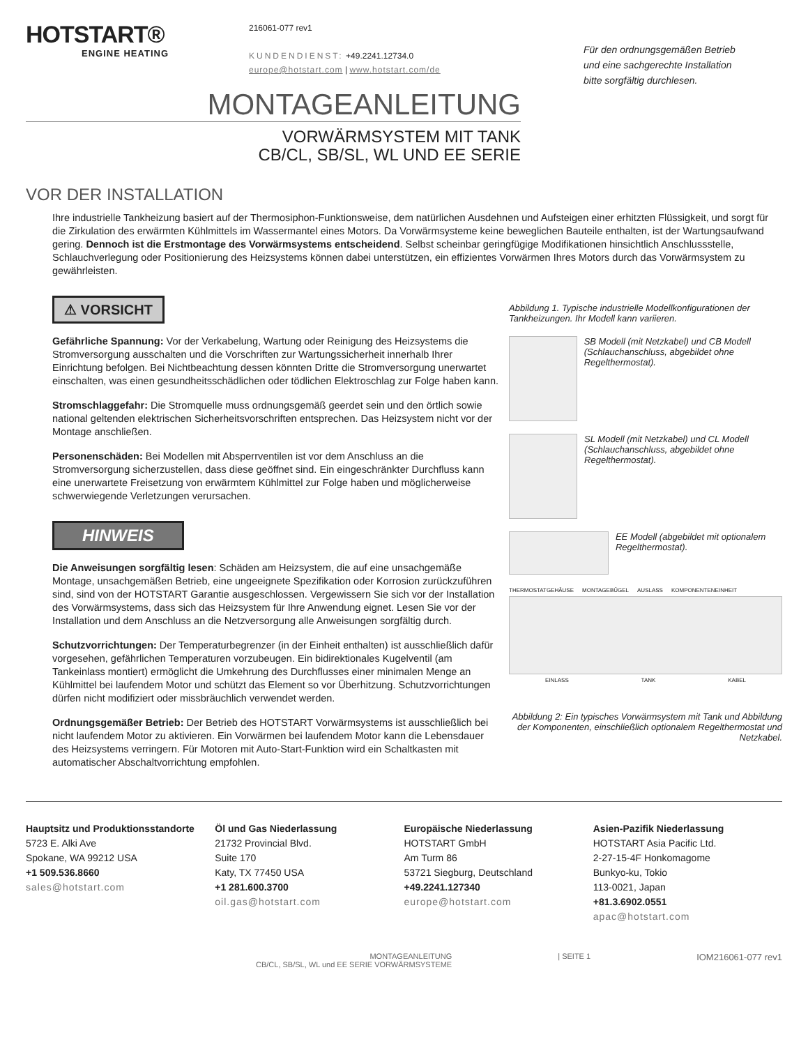HOTSTART®
ENGINE HEATING
216061-077 rev1
KUNDENDIENST: +49.2241.12734.0
europe@hotstart.com | www.hotstart.com/de
Für den ordnungsgemäßen Betrieb
und eine sachgerechte Installation
bitte sorgfältig durchlesen.
MONTAGEANLEITUNG
VORWÄRMSYSTEM MIT TANK
CB/CL, SB/SL, WL UND EE SERIE
VOR DER INSTALLATION
Ihre industrielle Tankheizung basiert auf der Thermosiphon-Funktionsweise, dem natürlichen Ausdehnen und Aufsteigen einer erhitzten Flüssigkeit, und sorgt für die Zirkulation des erwärmten Kühlmittels im Wassermantel eines Motors. Da Vorwärmsysteme keine beweglichen Bauteile enthalten, ist der Wartungsaufwand gering. Dennoch ist die Erstmontage des Vorwärmsystems entscheidend. Selbst scheinbar geringfügige Modifikationen hinsichtlich Anschlussstelle, Schlauchverlegung oder Positionierung des Heizsystems können dabei unterstützen, ein effizientes Vorwärmen Ihres Motors durch das Vorwärmsystem zu gewährleisten.
⚠ VORSICHT
Gefährliche Spannung: Vor der Verkabelung, Wartung oder Reinigung des Heizsystems die Stromversorgung ausschalten und die Vorschriften zur Wartungssicherheit innerhalb Ihrer Einrichtung befolgen. Bei Nichtbeachtung dessen könnten Dritte die Stromversorgung unerwartet einschalten, was einen gesundheitsschädlichen oder tödlichen Elektroschlag zur Folge haben kann.
Stromschlaggefahr: Die Stromquelle muss ordnungsgemäß geerdet sein und den örtlich sowie national geltenden elektrischen Sicherheitsvorschriften entsprechen. Das Heizsystem nicht vor der Montage anschließen.
Personenschäden: Bei Modellen mit Absperrventilen ist vor dem Anschluss an die Stromversorgung sicherzustellen, dass diese geöffnet sind. Ein eingeschränkter Durchfluss kann eine unerwartete Freisetzung von erwärmtem Kühlmittel zur Folge haben und möglicherweise schwerwiegende Verletzungen verursachen.
HINWEIS
Die Anweisungen sorgfältig lesen: Schäden am Heizsystem, die auf eine unsachgemäße Montage, unsachgemäßen Betrieb, eine ungeeignete Spezifikation oder Korrosion zurückzuführen sind, sind von der HOTSTART Garantie ausgeschlossen. Vergewissern Sie sich vor der Installation des Vorwärmsystems, dass sich das Heizsystem für Ihre Anwendung eignet. Lesen Sie vor der Installation und dem Anschluss an die Netzversorgung alle Anweisungen sorgfältig durch.
Schutzvorrichtungen: Der Temperaturbegrenzer (in der Einheit enthalten) ist ausschließlich dafür vorgesehen, gefährlichen Temperaturen vorzubeugen. Ein bidirektionales Kugelventil (am Tankeinlass montiert) ermöglicht die Umkehrung des Durchflusses einer minimalen Menge an Kühlmittel bei laufendem Motor und schützt das Element so vor Überhitzung. Schutzvorrichtungen dürfen nicht modifiziert oder missbräuchlich verwendet werden.
Ordnungsgemäßer Betrieb: Der Betrieb des HOTSTART Vorwärmsystems ist ausschließlich bei nicht laufendem Motor zu aktivieren. Ein Vorwärmen bei laufendem Motor kann die Lebensdauer des Heizsystems verringern. Für Motoren mit Auto-Start-Funktion wird ein Schaltkasten mit automatischer Abschaltvorrichtung empfohlen.
Abbildung 1. Typische industrielle Modellkonfigurationen der Tankheizungen. Ihr Modell kann variieren.
SB Modell (mit Netzkabel) und CB Modell (Schlauchanschluss, abgebildet ohne Regelthermostat).
SL Modell (mit Netzkabel) und CL Modell (Schlauchanschluss, abgebildet ohne Regelthermostat).
EE Modell (abgebildet mit optionalem Regelthermostat).
THERMOSTATGEHÄUSE MONTAGEBÜGEL AUSLASS KOMPONENTENEINHEIT
EINLASS TANK KABEL
Abbildung 2: Ein typisches Vorwärmsystem mit Tank und Abbildung der Komponenten, einschließlich optionalem Regelthermostat und Netzkabel.
Hauptsitz und Produktionsstandorte
5723 E. Alki Ave
Spokane, WA 99212 USA
+1 509.536.8660
sales@hotstart.com
Öl und Gas Niederlassung
21732 Provincial Blvd.
Suite 170
Katy, TX 77450 USA
+1 281.600.3700
oil.gas@hotstart.com
Europäische Niederlassung
HOTSTART GmbH
Am Turm 86
53721 Siegburg, Deutschland
+49.2241.127340
europe@hotstart.com
Asien-Pazifik Niederlassung
HOTSTART Asia Pacific Ltd.
2-27-15-4F Honkomagome
Bunkyo-ku, Tokio
113-0021, Japan
+81.3.6902.0551
apac@hotstart.com
MONTAGEANLEITUNG
CB/CL, SB/SL, WL und EE SERIE VORWÄRMSYSTEME | SEITE 1 IOM216061-077 rev1